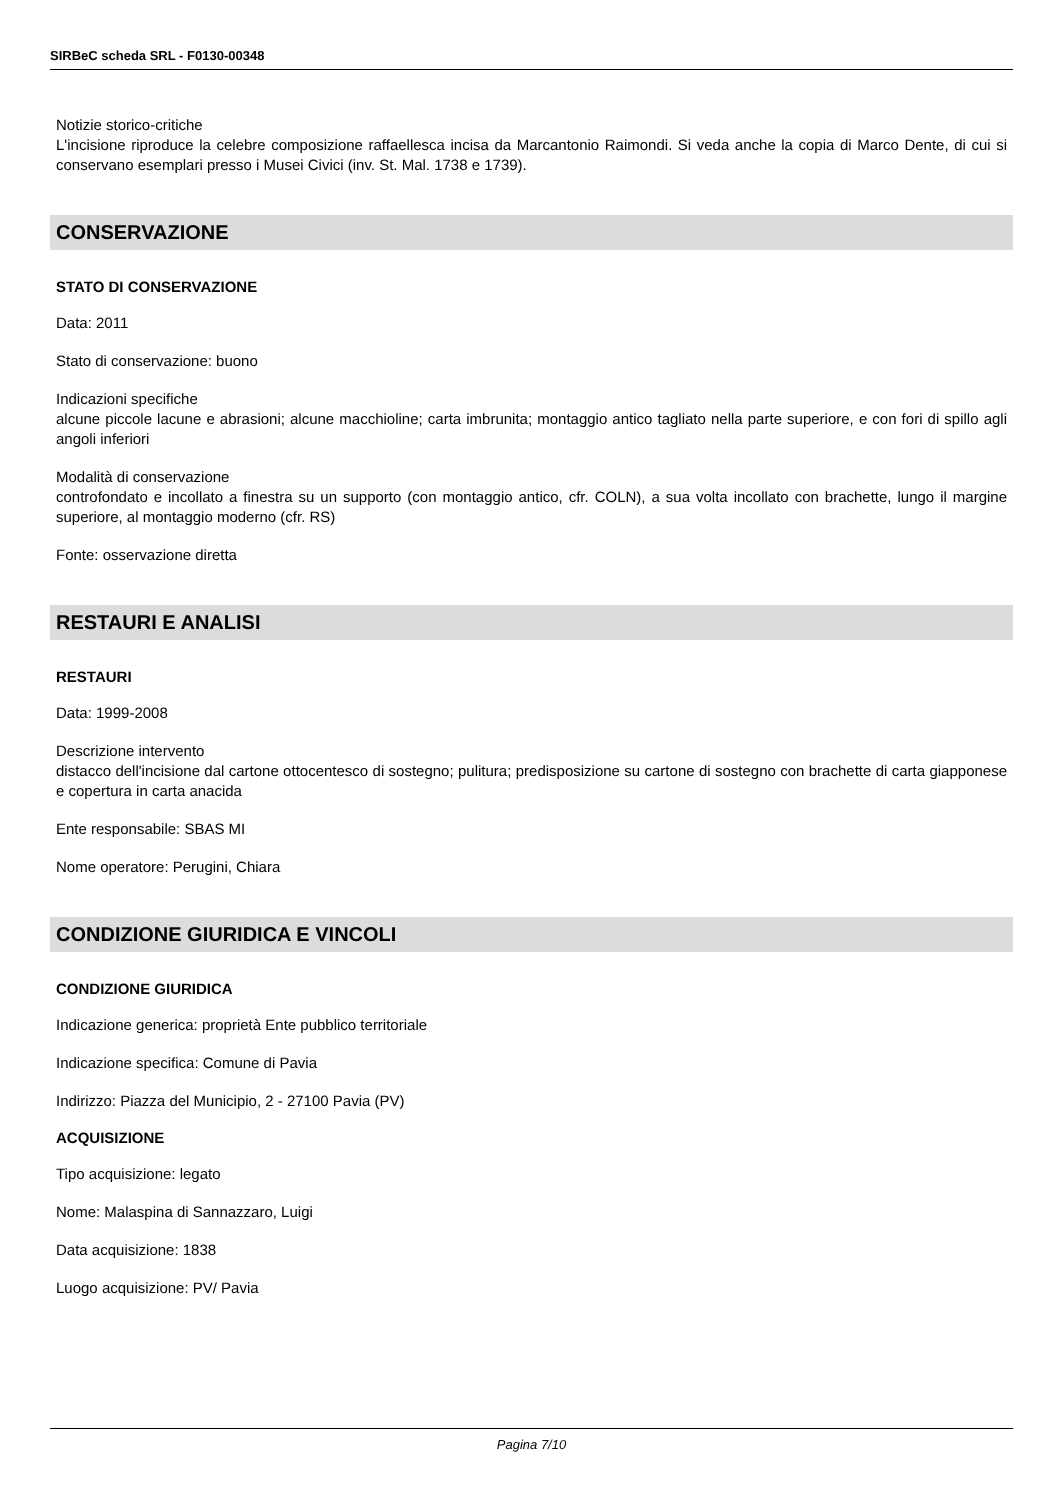SIRBeC scheda SRL - F0130-00348
Notizie storico-critiche
L'incisione riproduce la celebre composizione raffaellesca incisa da Marcantonio Raimondi. Si veda anche la copia di Marco Dente, di cui si conservano esemplari presso i Musei Civici (inv. St. Mal. 1738 e 1739).
CONSERVAZIONE
STATO DI CONSERVAZIONE
Data: 2011
Stato di conservazione: buono
Indicazioni specifiche
alcune piccole lacune e abrasioni; alcune macchioline; carta imbrunita; montaggio antico tagliato nella parte superiore, e con fori di spillo agli angoli inferiori
Modalità di conservazione
controfondato e incollato a finestra su un supporto (con montaggio antico, cfr. COLN), a sua volta incollato con brachette, lungo il margine superiore, al montaggio moderno (cfr. RS)
Fonte: osservazione diretta
RESTAURI E ANALISI
RESTAURI
Data: 1999-2008
Descrizione intervento
distacco dell'incisione dal cartone ottocentesco di sostegno; pulitura; predisposizione su cartone di sostegno con brachette di carta giapponese e copertura in carta anacida
Ente responsabile: SBAS MI
Nome operatore: Perugini, Chiara
CONDIZIONE GIURIDICA E VINCOLI
CONDIZIONE GIURIDICA
Indicazione generica: proprietà Ente pubblico territoriale
Indicazione specifica: Comune di Pavia
Indirizzo: Piazza del Municipio, 2 - 27100 Pavia (PV)
ACQUISIZIONE
Tipo acquisizione: legato
Nome: Malaspina di Sannazzaro, Luigi
Data acquisizione: 1838
Luogo acquisizione: PV/ Pavia
Pagina 7/10